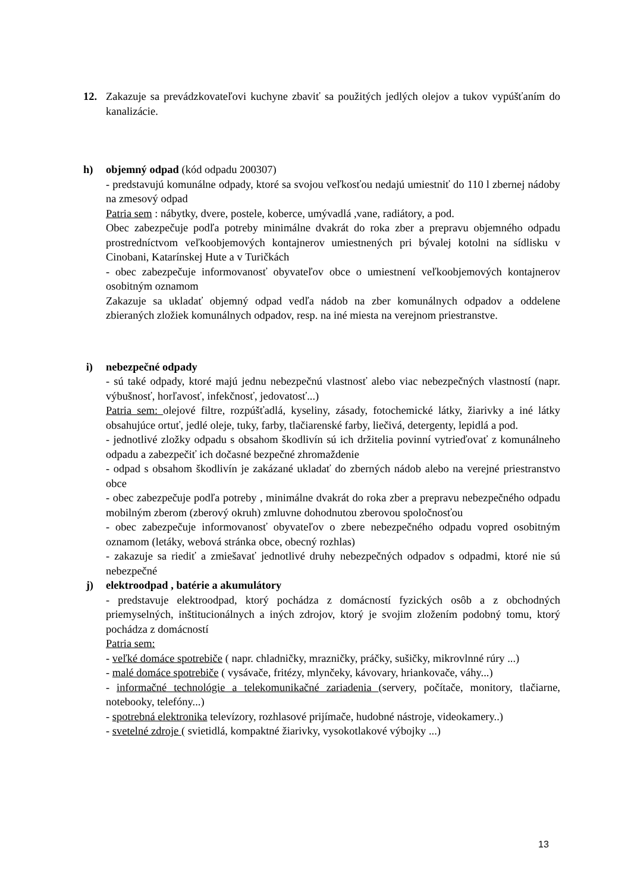12. Zakazuje sa prevádzkovateľovi kuchyne zbaviť sa použitých jedlých olejov a tukov vypúšťaním do kanalizácie.
h) objemný odpad (kód odpadu 200307)
- predstavujú komunálne odpady, ktoré sa svojou veľkosťou nedajú umiestniť do 110 l zbernej nádoby na zmesový odpad
Patria sem : nábytky, dvere, postele, koberce, umývadlá ,vane, radiátory, a pod.
Obec zabezpečuje podľa potreby minimálne dvakrát do roka zber a prepravu objemného odpadu prostredníctvom veľkoobjemových kontajnerov umiestnených pri bývalej kotolni na sídlisku v Cinobani, Katarínskej Hute a v Turičkách
- obec zabezpečuje informovanosť obyvateľov obce o umiestnení veľkoobjemových kontajnerov osobitným oznamom
Zakazuje sa ukladať objemný odpad vedľa nádob na zber komunálnych odpadov a oddelene zbieraných zložiek komunálnych odpadov, resp. na iné miesta na verejnom priestranstve.
i) nebezpečné odpady
- sú také odpady, ktoré majú jednu nebezpečnú vlastnosť alebo viac nebezpečných vlastností (napr. výbušnosť, horľavosť, infekčnosť, jedovatosť...)
Patria sem: olejové filtre, rozpúšťadlá, kyseliny, zásady, fotochemické látky, žiarivky a iné látky obsahujúce ortuť, jedlé oleje, tuky, farby, tlačiarenské farby, liečivá, detergenty, lepidlá a pod.
- jednotlivé zložky odpadu s obsahom škodlivín sú ich držitelia povinní vytrieďovať z komunálneho odpadu a zabezpečiť ich dočasné bezpečné zhromaždenie
- odpad s obsahom škodlivín je zakázané ukladať do zberných nádob alebo na verejné priestranstvo obce
- obec zabezpečuje podľa potreby , minimálne dvakrát do roka zber a prepravu nebezpečného odpadu mobilným zberom (zberový okruh) zmluvne dohodnutou zberovou spoločnosťou
- obec zabezpečuje informovanosť obyvateľov o zbere nebezpečného odpadu vopred osobitným oznamom (letáky, webová stránka obce, obecný rozhlas)
- zakazuje sa riediť a zmiešavať jednotlivé druhy nebezpečných odpadov s odpadmi, ktoré nie sú nebezpečné
j) elektroodpad , batérie a akumulátory
- predstavuje elektroodpad, ktorý pochádza z domácností fyzických osôb a z obchodných priemyselných, inštitucionálnych a iných zdrojov, ktorý je svojim zložením podobný tomu, ktorý pochádza z domácností
Patria sem:
- veľké domáce spotrebiče ( napr. chladničky, mrazničky, práčky, sušičky, mikrovlnné rúry ...)
- malé domáce spotrebiče ( vysávače, fritézy, mlynčeky, kávovary, hriankovače, váhy...)
- informačné technológie a telekomunikačné zariadenia (servery, počítače, monitory, tlačiarne, notebooky, telefóny...)
- spotrebná elektronika televízory, rozhlasové prijímače, hudobné nástroje, videokamery..)
- svetelné zdroje ( svietidlá, kompaktné žiarivky, vysokotlakové výbojky ...)
13